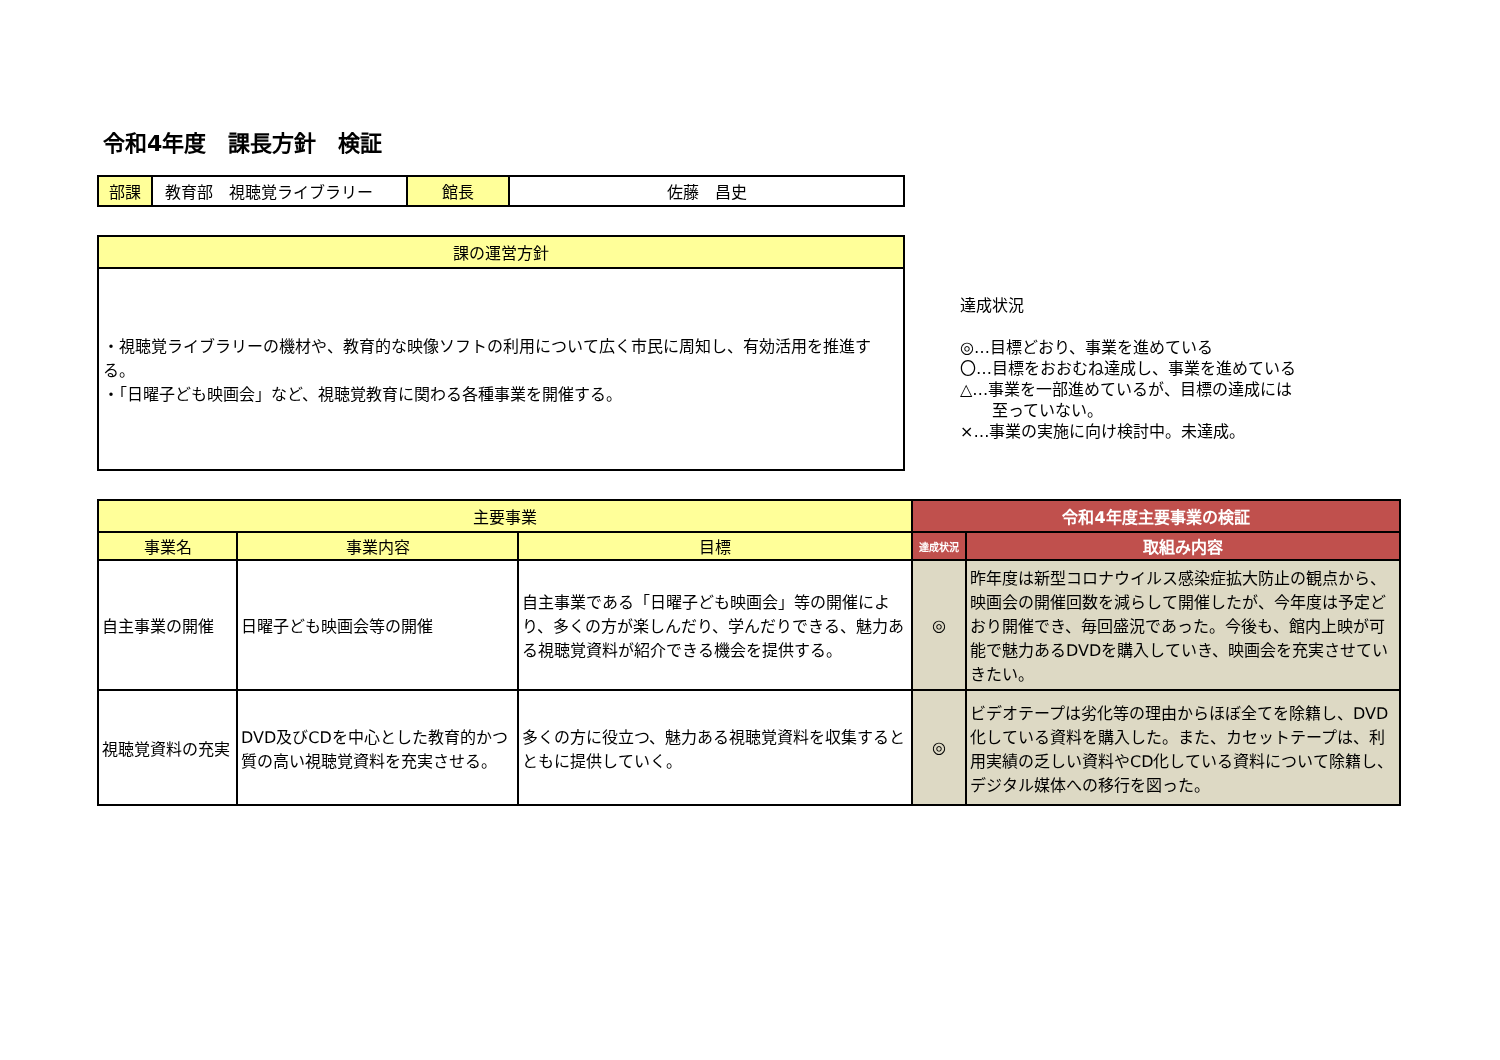令和4年度　課長方針　検証
| 部課 | 教育部 視聴覚ライブラリー | 館長 | 佐藤 昌史 |
| 課の運営方針 |
| --- |
| ・視聴覚ライブラリーの機材や、教育的な映像ソフトの利用について広く市民に周知し、有効活用を推進する。 ・「日曜子ども映画会」など、視聴覚教育に関わる各種事業を開催する。 |
達成状況
◎…目標どおり、事業を進めている
〇…目標をおおむね達成し、事業を進めている
△…事業を一部進めているが、目標の達成には
　　至っていない。
×…事業の実施に向け検討中。未達成。
| 主要事業 | | | 令和4年度主要事業の検証 | |
| --- | --- | --- | --- | --- |
| 事業名 | 事業内容 | 目標 | 達成状況 | 取組み内容 |
| 自主事業の開催 | 日曜子ども映画会等の開催 | 自主事業である「日曜子ども映画会」等の開催により、多くの方が楽しんだり、学んだりできる、魅力ある視聴覚資料が紹介できる機会を提供する。 | ◎ | 昨年度は新型コロナウイルス感染症拡大防止の観点から、映画会の開催回数を減らして開催したが、今年度は予定どおり開催でき、毎回盛況であった。今後も、館内上映が可能で魅力あるDVDを購入していき、映画会を充実させていきたい。 |
| 視聴覚資料の充実 | DVD及びCDを中心とした教育的かつ質の高い視聴覚資料を充実させる。 | 多くの方に役立つ、魅力ある視聴覚資料を収集するとともに提供していく。 | ◎ | ビデオテープは劣化等の理由からほぼ全てを除籍し、DVD化している資料を購入した。また、カセットテープは、利用実績の乏しい資料やCD化している資料について除籍し、デジタル媒体への移行を図った。 |